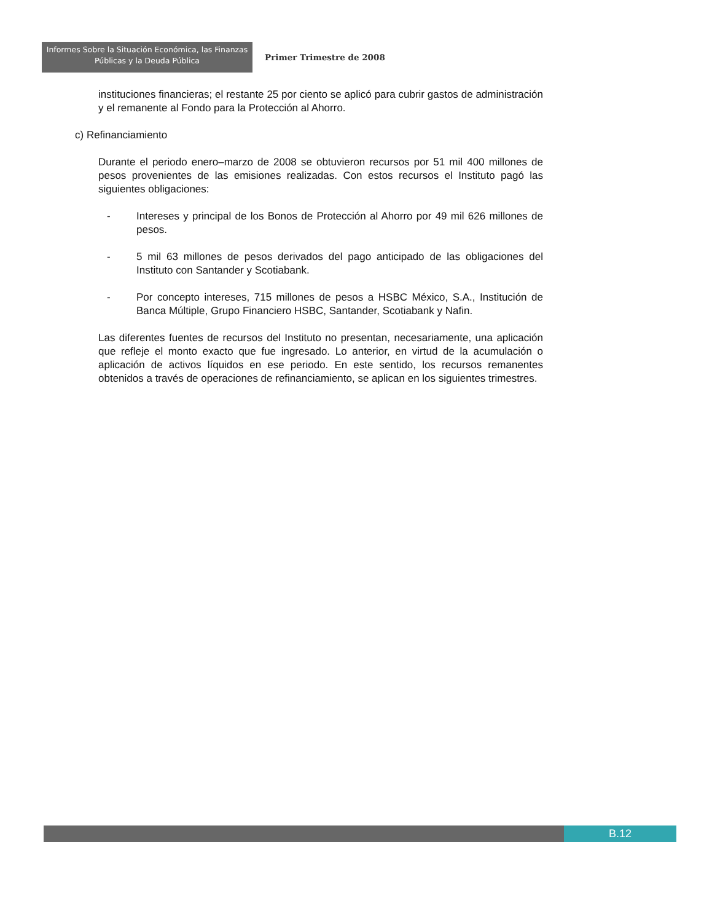Informes Sobre la Situación Económica, las Finanzas
Públicas y la Deuda Pública
Primer Trimestre de 2008
instituciones financieras; el restante 25 por ciento se aplicó para cubrir gastos de administración y el remanente al Fondo para la Protección al Ahorro.
c) Refinanciamiento
Durante el periodo enero–marzo de 2008 se obtuvieron recursos por 51 mil 400 millones de pesos provenientes de las emisiones realizadas. Con estos recursos el Instituto pagó las siguientes obligaciones:
- Intereses y principal de los Bonos de Protección al Ahorro por 49 mil 626 millones de pesos.
- 5 mil 63 millones de pesos derivados del pago anticipado de las obligaciones del Instituto con Santander y Scotiabank.
- Por concepto intereses, 715 millones de pesos a HSBC México, S.A., Institución de Banca Múltiple, Grupo Financiero HSBC, Santander, Scotiabank y Nafin.
Las diferentes fuentes de recursos del Instituto no presentan, necesariamente, una aplicación que refleje el monto exacto que fue ingresado. Lo anterior, en virtud de la acumulación o aplicación de activos líquidos en ese periodo. En este sentido, los recursos remanentes obtenidos a través de operaciones de refinanciamiento, se aplican en los siguientes trimestres.
B.12